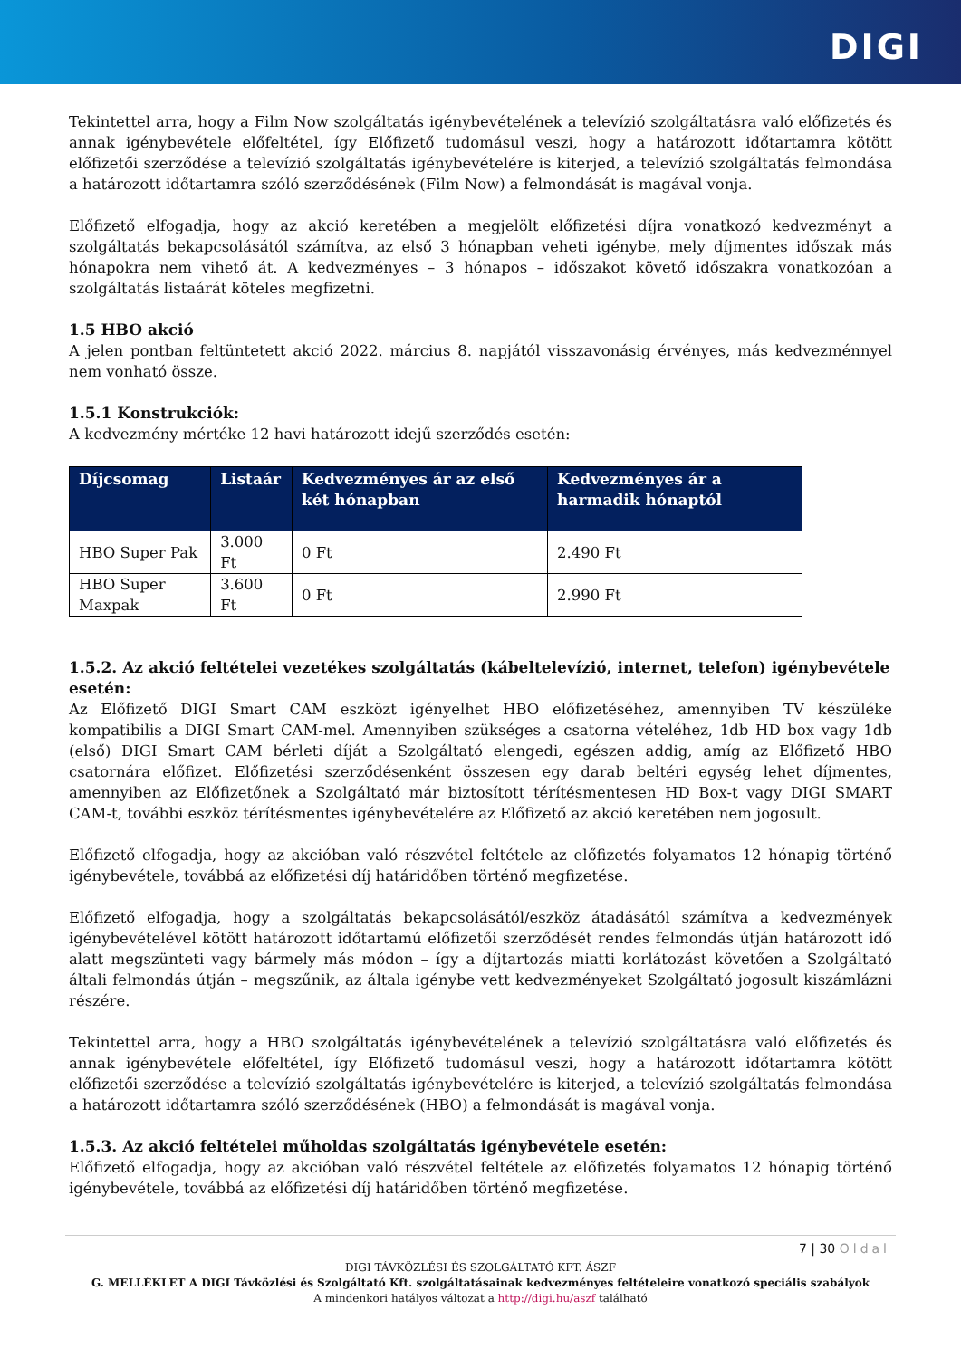DIGI
Tekintettel arra, hogy a Film Now szolgáltatás igénybevételének a televízió szolgáltatásra való előfizetés és annak igénybevétele előfeltétel, így Előfizető tudomásul veszi, hogy a határozott időtartamra kötött előfizetői szerződése a televízió szolgáltatás igénybevételére is kiterjed, a televízió szolgáltatás felmondása a határozott időtartamra szóló szerződésének (Film Now) a felmondását is magával vonja.
Előfizető elfogadja, hogy az akció keretében a megjelölt előfizetési díjra vonatkozó kedvezményt a szolgáltatás bekapcsolásától számítva, az első 3 hónapban veheti igénybe, mely díjmentes időszak más hónapokra nem vihető át. A kedvezményes – 3 hónapos – időszakot követő időszakra vonatkozóan a szolgáltatás listaárát köteles megfizetni.
1.5 HBO akció
A jelen pontban feltüntetett akció 2022. március 8. napjától visszavonásig érvényes, más kedvezménnyel nem vonható össze.
1.5.1 Konstrukciók:
A kedvezmény mértéke 12 havi határozott idejű szerződés esetén:
| Díjcsomag | Listaár | Kedvezményes ár az első két hónapban | Kedvezményes ár a harmadik hónaptól |
| --- | --- | --- | --- |
| HBO Super Pak | 3.000 Ft | 0 Ft | 2.490 Ft |
| HBO Super Maxpak | 3.600 Ft | 0 Ft | 2.990 Ft |
1.5.2. Az akció feltételei vezetékes szolgáltatás (kábeltelevízió, internet, telefon) igénybevétele esetén:
Az Előfizető DIGI Smart CAM eszközt igényelhet HBO előfizetéséhez, amennyiben TV készüléke kompatibilis a DIGI Smart CAM-mel. Amennyiben szükséges a csatorna vételéhez, 1db HD box vagy 1db (első) DIGI Smart CAM bérleti díját a Szolgáltató elengedi, egészen addig, amíg az Előfizető HBO csatornára előfizet. Előfizetési szerződésenként összesen egy darab beltéri egység lehet díjmentes, amennyiben az Előfizetőnek a Szolgáltató már biztosított térítésmentesen HD Box-t vagy DIGI SMART CAM-t, további eszköz térítésmentes igénybevételére az Előfizető az akció keretében nem jogosult.
Előfizető elfogadja, hogy az akcióban való részvétel feltétele az előfizetés folyamatos 12 hónapig történő igénybevétele, továbbá az előfizetési díj határidőben történő megfizetése.
Előfizető elfogadja, hogy a szolgáltatás bekapcsolásától/eszköz átadásától számítva a kedvezmények igénybevételével kötött határozott időtartamú előfizetői szerződését rendes felmondás útján határozott idő alatt megszünteti vagy bármely más módon – így a díjtartozás miatti korlátozást követően a Szolgáltató általi felmondás útján – megszűnik, az általa igénybe vett kedvezményeket Szolgáltató jogosult kiszámlázni részére.
Tekintettel arra, hogy a HBO szolgáltatás igénybevételének a televízió szolgáltatásra való előfizetés és annak igénybevétele előfeltétel, így Előfizető tudomásul veszi, hogy a határozott időtartamra kötött előfizetői szerződése a televízió szolgáltatás igénybevételére is kiterjed, a televízió szolgáltatás felmondása a határozott időtartamra szóló szerződésének (HBO) a felmondását is magával vonja.
1.5.3. Az akció feltételei műholdas szolgáltatás igénybevétele esetén:
Előfizető elfogadja, hogy az akcióban való részvétel feltétele az előfizetés folyamatos 12 hónapig történő igénybevétele, továbbá az előfizetési díj határidőben történő megfizetése.
7 | 30 Oldal
DIGI TÁVKÖZLÉSI ÉS SZOLGÁLTATÓ KFT. ÁSZF
G. MELLÉKLET A DIGI Távközlési és Szolgáltató Kft. szolgáltatásainak kedvezményes feltételeire vonatkozó speciális szabályok
A mindenkori hatályos változat a http://digi.hu/aszf található